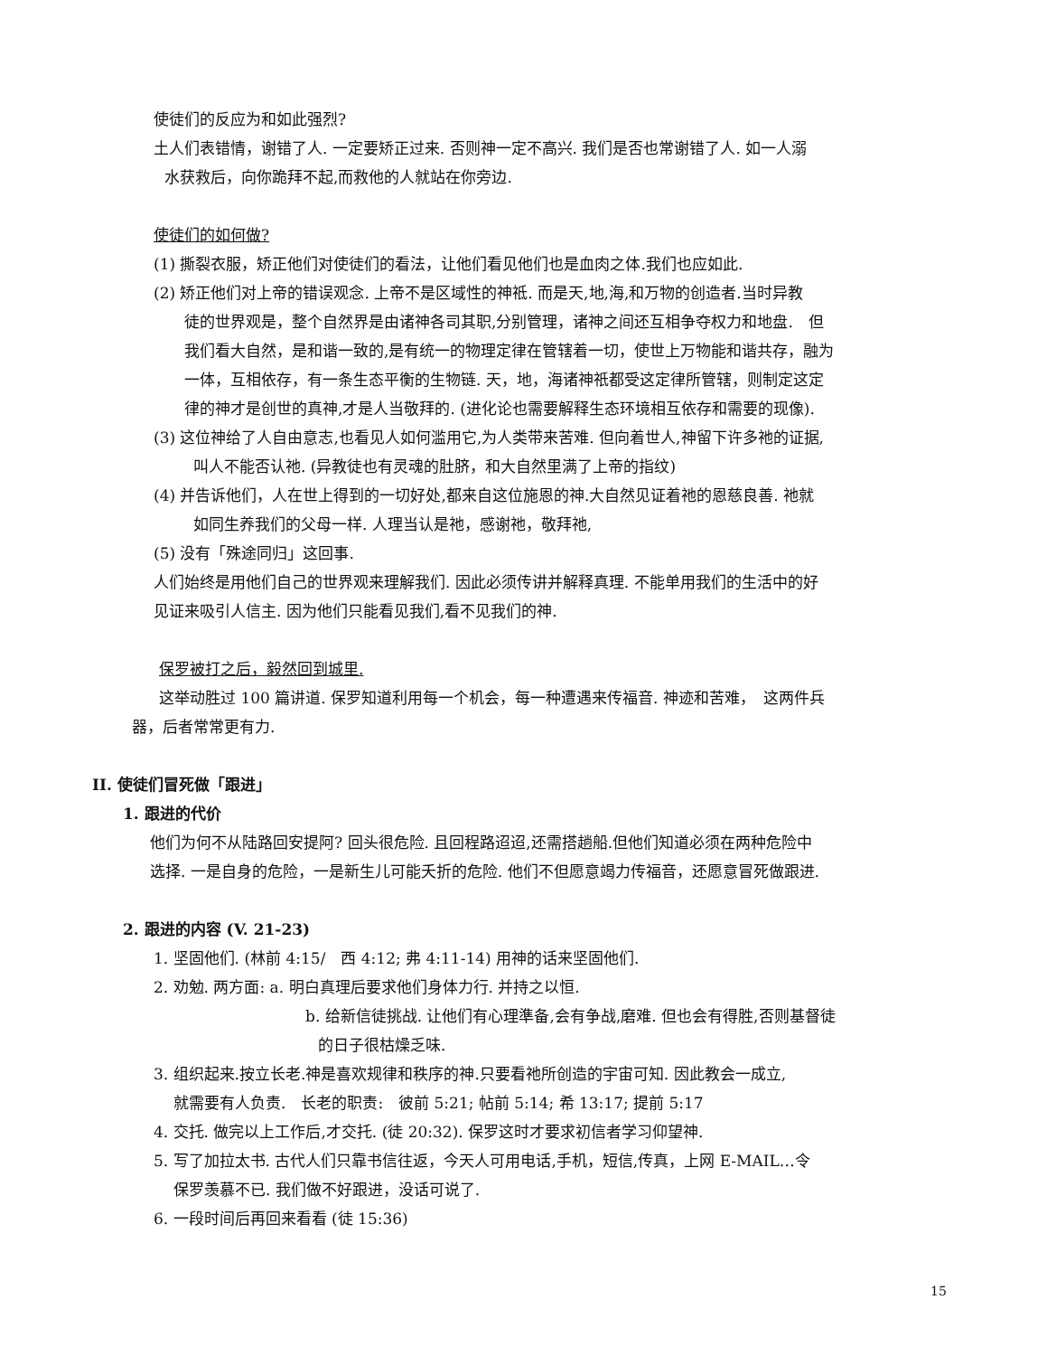使徒们的反应为和如此强烈?
土人们表错情，谢错了人. 一定要矫正过来. 否则神一定不高兴. 我们是否也常谢错了人. 如一人溺
水获救后，向你跪拜不起,而救他的人就站在你旁边.
使徒们的如何做?
(1) 撕裂衣服，矫正他们对使徒们的看法，让他们看见他们也是血肉之体.我们也应如此.
(2) 矫正他们对上帝的错误观念. 上帝不是区域性的神祗. 而是天,地,海,和万物的创造者.当时异教
徒的世界观是，整个自然界是由诸神各司其职,分别管理，诸神之间还互相争夺权力和地盘.　但
我们看大自然，是和谐一致的,是有统一的物理定律在管辖着一切，使世上万物能和谐共存，融为
一体，互相依存，有一条生态平衡的生物链. 天，地，海诸神祇都受这定律所管辖，则制定这定
律的神才是创世的真神,才是人当敬拜的. (进化论也需要解释生态环境相互依存和需要的现像).
(3) 这位神给了人自由意志,也看见人如何滥用它,为人类带来苦难. 但向着世人,神留下许多祂的证据,
叫人不能否认祂. (异教徒也有灵魂的肚脐，和大自然里满了上帝的指纹)
(4) 并告诉他们，人在世上得到的一切好处,都来自这位施恩的神.大自然见证着祂的恩慈良善. 祂就
如同生养我们的父母一样. 人理当认是祂，感谢祂，敬拜祂,
(5) 没有「殊途同归」这回事.
人们始终是用他们自己的世界观来理解我们. 因此必须传讲并解释真理. 不能单用我们的生活中的好
见证来吸引人信主. 因为他们只能看见我们,看不见我们的神.
保罗被打之后，毅然回到城里.
这举动胜过 100 篇讲道. 保罗知道利用每一个机会，每一种遭遇来传福音. 神迹和苦难，　这两件兵
器，后者常常更有力.
II. 使徒们冒死做「跟进」
1. 跟进的代价
他们为何不从陆路回安提阿? 回头很危险. 且回程路迢迢,还需搭趟船.但他们知道必须在两种危险中
选择. 一是自身的危险，一是新生儿可能夭折的危险. 他们不但愿意竭力传福音，还愿意冒死做跟进.
2. 跟进的内容 (V. 21-23)
1. 坚固他们. (林前 4:15/　西 4:12; 弗 4:11-14) 用神的话来坚固他们.
2. 劝勉. 两方面: a. 明白真理后要求他们身体力行. 并持之以恒.
b. 给新信徒挑战. 让他们有心理準备,会有争战,磨难. 但也会有得胜,否则基督徒
的日子很枯燥乏味.
3. 组织起来.按立长老.神是喜欢规律和秩序的神.只要看祂所创造的宇宙可知. 因此教会一成立,
就需要有人负责.　长老的职责:　彼前 5:21; 帖前 5:14; 希 13:17; 提前 5:17
4. 交托. 做完以上工作后,才交托. (徒 20:32). 保罗这时才要求初信者学习仰望神.
5. 写了加拉太书. 古代人们只靠书信往返，今天人可用电话,手机，短信,传真，上网 E-MAIL…令
保罗羡慕不已. 我们做不好跟进，没话可说了.
6. 一段时间后再回来看看 (徒 15:36)
15